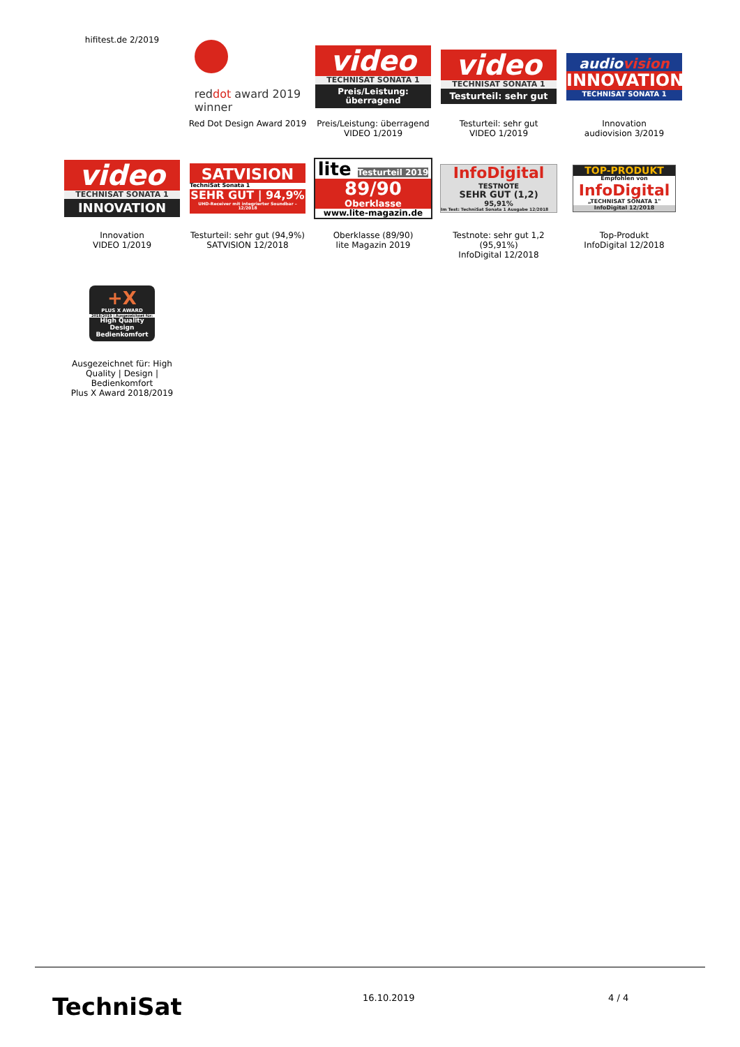hifitest.de 2/2019
reddot award 2019
winner
Red Dot Design Award 2019
video
TECHNISAT SONATA 1
Preis/Leistung: überragend
Preis/Leistung: überragend
VIDEO 1/2019
video
TECHNISAT SONATA 1
Testurteil: sehr gut
Testurteil: sehr gut
VIDEO 1/2019
audiovision
INNOVATION
TECHNISAT SONATA 1
Innovation
audiovision 3/2019
video
TECHNISAT SONATA 1
INNOVATION
Innovation
VIDEO 1/2019
SATVISION
TechniSat Sonata 1
SEHR GUT | 94,9%
UHD-Receiver mit integrierter Soundbar – 12/2018
Testurteil: sehr gut (94,9%)
SATVISION 12/2018
lite Testurteil 2019
89/90
Oberklasse
www.lite-magazin.de
Oberklasse (89/90)
lite Magazin 2019
InfoDigital
TESTNOTE
SEHR GUT (1,2)
95,91%
Im Test: TechniSat Sonata 1 Ausgabe 12/2018
Testnote: sehr gut 1,2
(95,91%)
InfoDigital 12/2018
TOP-PRODUKT
Empfohlen von
InfoDigital
„TECHNISAT SONATA 1"
InfoDigital 12/2018
Top-Produkt
InfoDigital 12/2018
+X
PLUS X AWARD
2018/2019 | Ausgezeichnet für:
High Quality
Design
Bedienkomfort
Ausgezeichnet für: High Quality | Design | Bedienkomfort
Plus X Award 2018/2019
TechniSat 16.10.2019 4 / 4